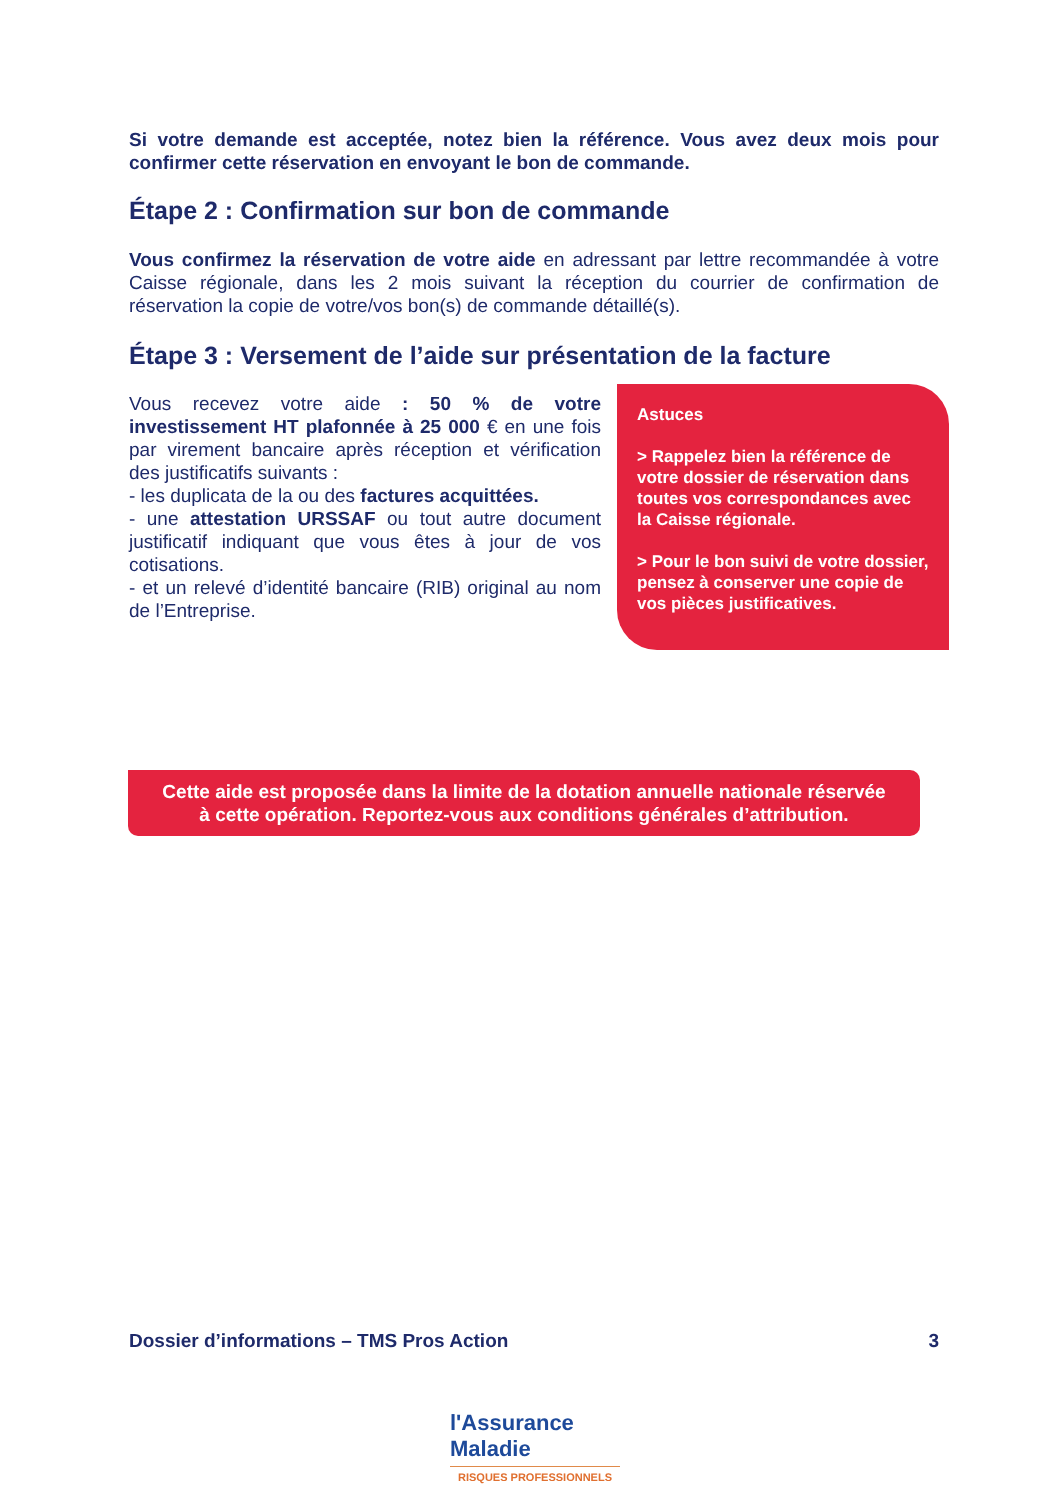Si votre demande est acceptée, notez bien la référence. Vous avez deux mois pour confirmer cette réservation en envoyant le bon de commande.
Étape 2 : Confirmation sur bon de commande
Vous confirmez la réservation de votre aide en adressant par lettre recommandée à votre Caisse régionale, dans les 2 mois suivant la réception du courrier de confirmation de réservation la copie de votre/vos bon(s) de commande détaillé(s).
Étape 3 : Versement de l’aide sur présentation de la facture
Vous recevez votre aide : 50 % de votre investissement HT plafonnée à 25 000 € en une fois par virement bancaire après réception et vérification des justificatifs suivants :
- les duplicata de la ou des factures acquittées.
- une attestation URSSAF ou tout autre document justificatif indiquant que vous êtes à jour de vos cotisations.
- et un relevé d’identité bancaire (RIB) original au nom de l’Entreprise.
Astuces
> Rappelez bien la référence de votre dossier de réservation dans toutes vos correspondances avec la Caisse régionale.
> Pour le bon suivi de votre dossier, pensez à conserver une copie de vos pièces justificatives.
Cette aide est proposée dans la limite de la dotation annuelle nationale réservée
à cette opération. Reportez-vous aux conditions générales d’attribution.
Dossier d’informations – TMS Pros Action 3
l'Assurance
Maladie
RISQUES PROFESSIONNELS